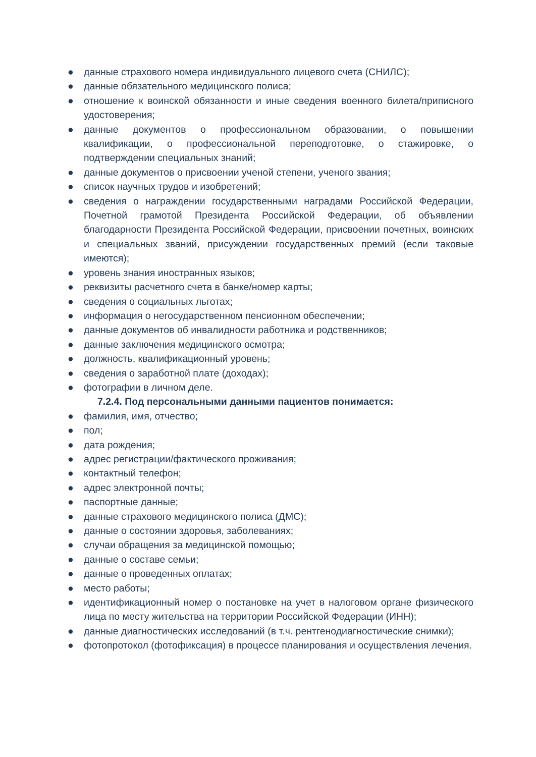● данные страхового номера индивидуального лицевого счета (СНИЛС);
● данные обязательного медицинского полиса;
● отношение к воинской обязанности и иные сведения военного билета/приписного удостоверения;
● данные документов о профессиональном образовании, о повышении квалификации, о профессиональной переподготовке, о стажировке, о подтверждении специальных знаний;
● данные документов о присвоении ученой степени, ученого звания;
● список научных трудов и изобретений;
● сведения о награждении государственными наградами Российской Федерации, Почетной грамотой Президента Российской Федерации, об объявлении благодарности Президента Российской Федерации, присвоении почетных, воинских и специальных званий, присуждении государственных премий (если таковые имеются);
● уровень знания иностранных языков;
● реквизиты расчетного счета в банке/номер карты;
● сведения о социальных льготах;
● информация о негосударственном пенсионном обеспечении;
● данные документов об инвалидности работника и родственников;
● данные заключения медицинского осмотра;
● должность, квалификационный уровень;
● сведения о заработной плате (доходах);
● фотографии в личном деле.
7.2.4. Под персональными данными пациентов понимается:
● фамилия, имя, отчество;
● пол;
● дата рождения;
● адрес регистрации/фактического проживания;
● контактный телефон;
● адрес электронной почты;
● паспортные данные;
● данные страхового медицинского полиса (ДМС);
● данные о состоянии здоровья, заболеваниях;
● случаи обращения за медицинской помощью;
● данные о составе семьи;
● данные о проведенных оплатах;
● место работы;
● идентификационный номер о постановке на учет в налоговом органе физического лица по месту жительства на территории Российской Федерации (ИНН);
● данные диагностических исследований (в т.ч. рентгенодиагностические снимки);
● фотопротокол (фотофиксация) в процессе планирования и осуществления лечения.